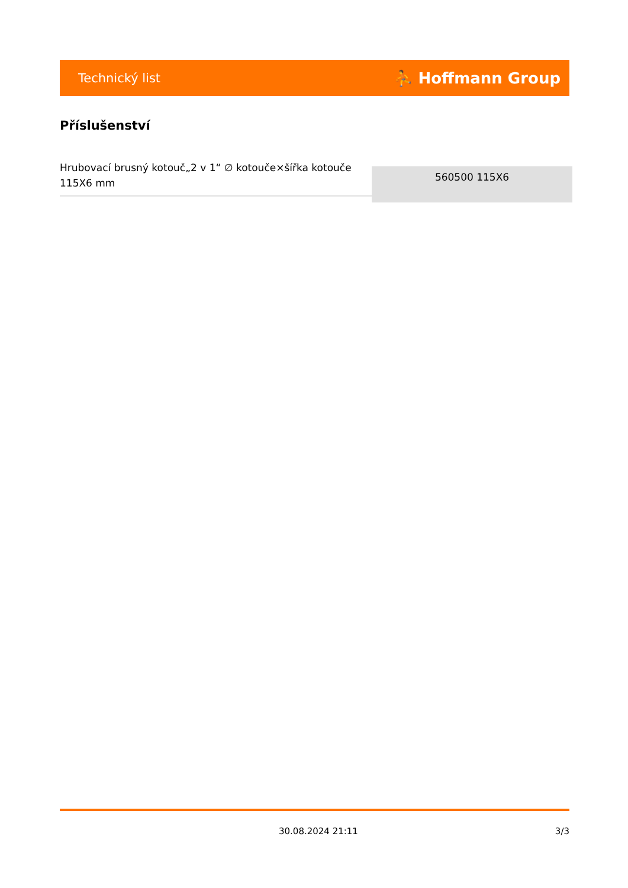Technický list ⛹ Hoffmann Group
Příslušenství
| Hrubovací brusný kotouč„2 v 1“ ∅ kotouče×šířka kotouče 115X6 mm | 560500 115X6 |
30.08.2024 21:11 3/3